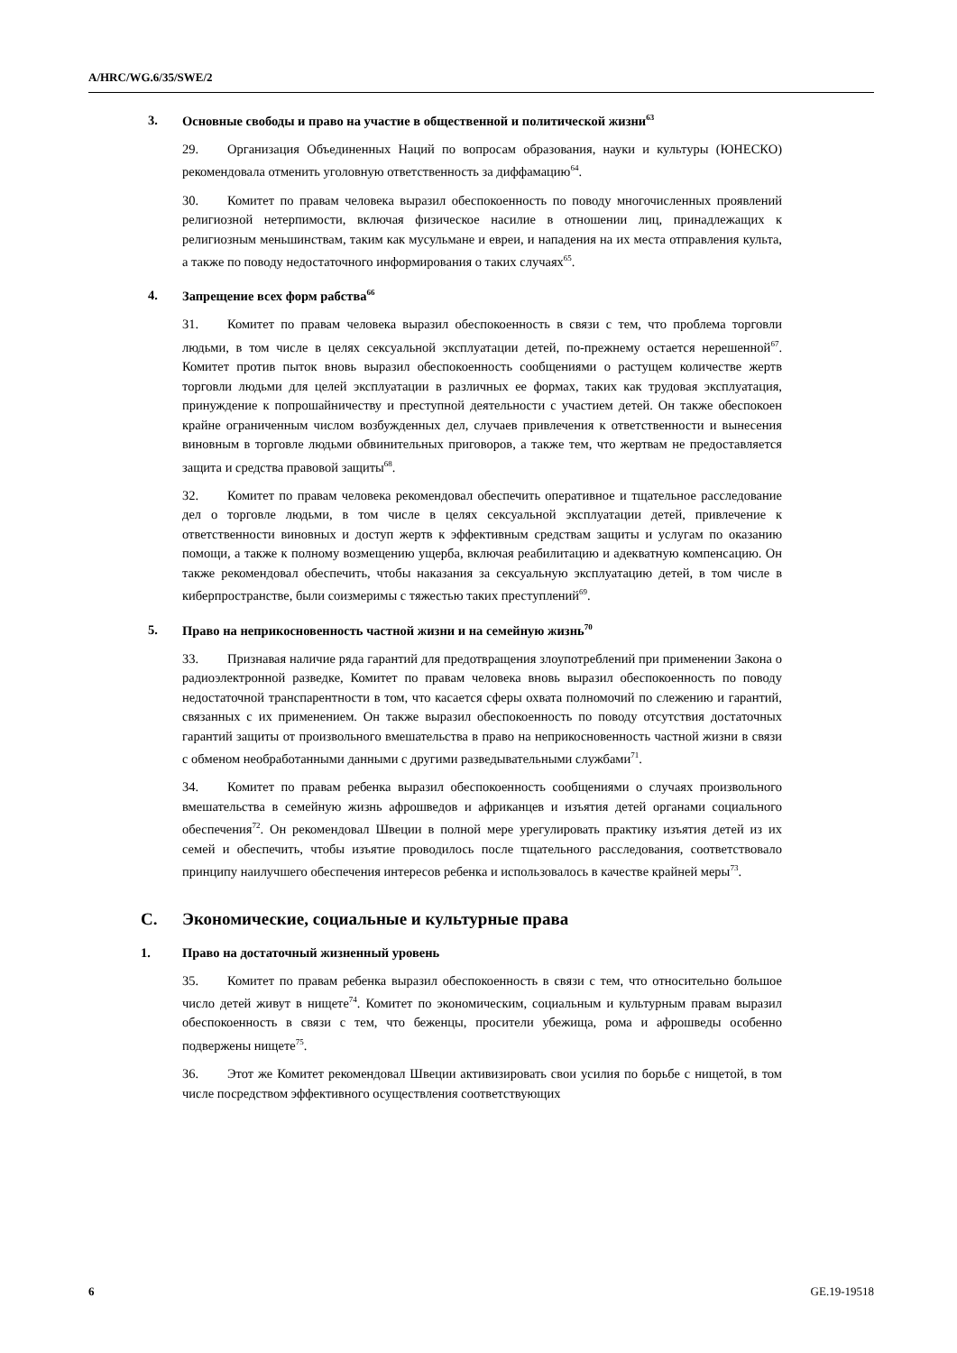A/HRC/WG.6/35/SWE/2
3. Основные свободы и право на участие в общественной и политической жизни<sup>63</sup>
29. Организация Объединенных Наций по вопросам образования, науки и культуры (ЮНЕСКО) рекомендовала отменить уголовную ответственность за диффамацию<sup>64</sup>.
30. Комитет по правам человека выразил обеспокоенность по поводу многочисленных проявлений религиозной нетерпимости, включая физическое насилие в отношении лиц, принадлежащих к религиозным меньшинствам, таким как мусульмане и евреи, и нападения на их места отправления культа, а также по поводу недостаточного информирования о таких случаях<sup>65</sup>.
4. Запрещение всех форм рабства<sup>66</sup>
31. Комитет по правам человека выразил обеспокоенность в связи с тем, что проблема торговли людьми, в том числе в целях сексуальной эксплуатации детей, по-прежнему остается нерешенной<sup>67</sup>. Комитет против пыток вновь выразил обеспокоенность сообщениями о растущем количестве жертв торговли людьми для целей эксплуатации в различных ее формах, таких как трудовая эксплуатация, принуждение к попрошайничеству и преступной деятельности с участием детей. Он также обеспокоен крайне ограниченным числом возбужденных дел, случаев привлечения к ответственности и вынесения виновным в торговле людьми обвинительных приговоров, а также тем, что жертвам не предоставляется защита и средства правовой защиты<sup>68</sup>.
32. Комитет по правам человека рекомендовал обеспечить оперативное и тщательное расследование дел о торговле людьми, в том числе в целях сексуальной эксплуатации детей, привлечение к ответственности виновных и доступ жертв к эффективным средствам защиты и услугам по оказанию помощи, а также к полному возмещению ущерба, включая реабилитацию и адекватную компенсацию. Он также рекомендовал обеспечить, чтобы наказания за сексуальную эксплуатацию детей, в том числе в киберпространстве, были соизмеримы с тяжестью таких преступлений<sup>69</sup>.
5. Право на неприкосновенность частной жизни и на семейную жизнь<sup>70</sup>
33. Признавая наличие ряда гарантий для предотвращения злоупотреблений при применении Закона о радиоэлектронной разведке, Комитет по правам человека вновь выразил обеспокоенность по поводу недостаточной транспарентности в том, что касается сферы охвата полномочий по слежению и гарантий, связанных с их применением. Он также выразил обеспокоенность по поводу отсутствия достаточных гарантий защиты от произвольного вмешательства в право на неприкосновенность частной жизни в связи с обменом необработанными данными с другими разведывательными службами<sup>71</sup>.
34. Комитет по правам ребенка выразил обеспокоенность сообщениями о случаях произвольного вмешательства в семейную жизнь афрошведов и африканцев и изъятия детей органами социального обеспечения<sup>72</sup>. Он рекомендовал Швеции в полной мере урегулировать практику изъятия детей из их семей и обеспечить, чтобы изъятие проводилось после тщательного расследования, соответствовало принципу наилучшего обеспечения интересов ребенка и использовалось в качестве крайней меры<sup>73</sup>.
C. Экономические, социальные и культурные права
1. Право на достаточный жизненный уровень
35. Комитет по правам ребенка выразил обеспокоенность в связи с тем, что относительно большое число детей живут в нищете<sup>74</sup>. Комитет по экономическим, социальным и культурным правам выразил обеспокоенность в связи с тем, что беженцы, просители убежища, рома и афрошведы особенно подвержены нищете<sup>75</sup>.
36. Этот же Комитет рекомендовал Швеции активизировать свои усилия по борьбе с нищетой, в том числе посредством эффективного осуществления соответствующих
6 GE.19-19518